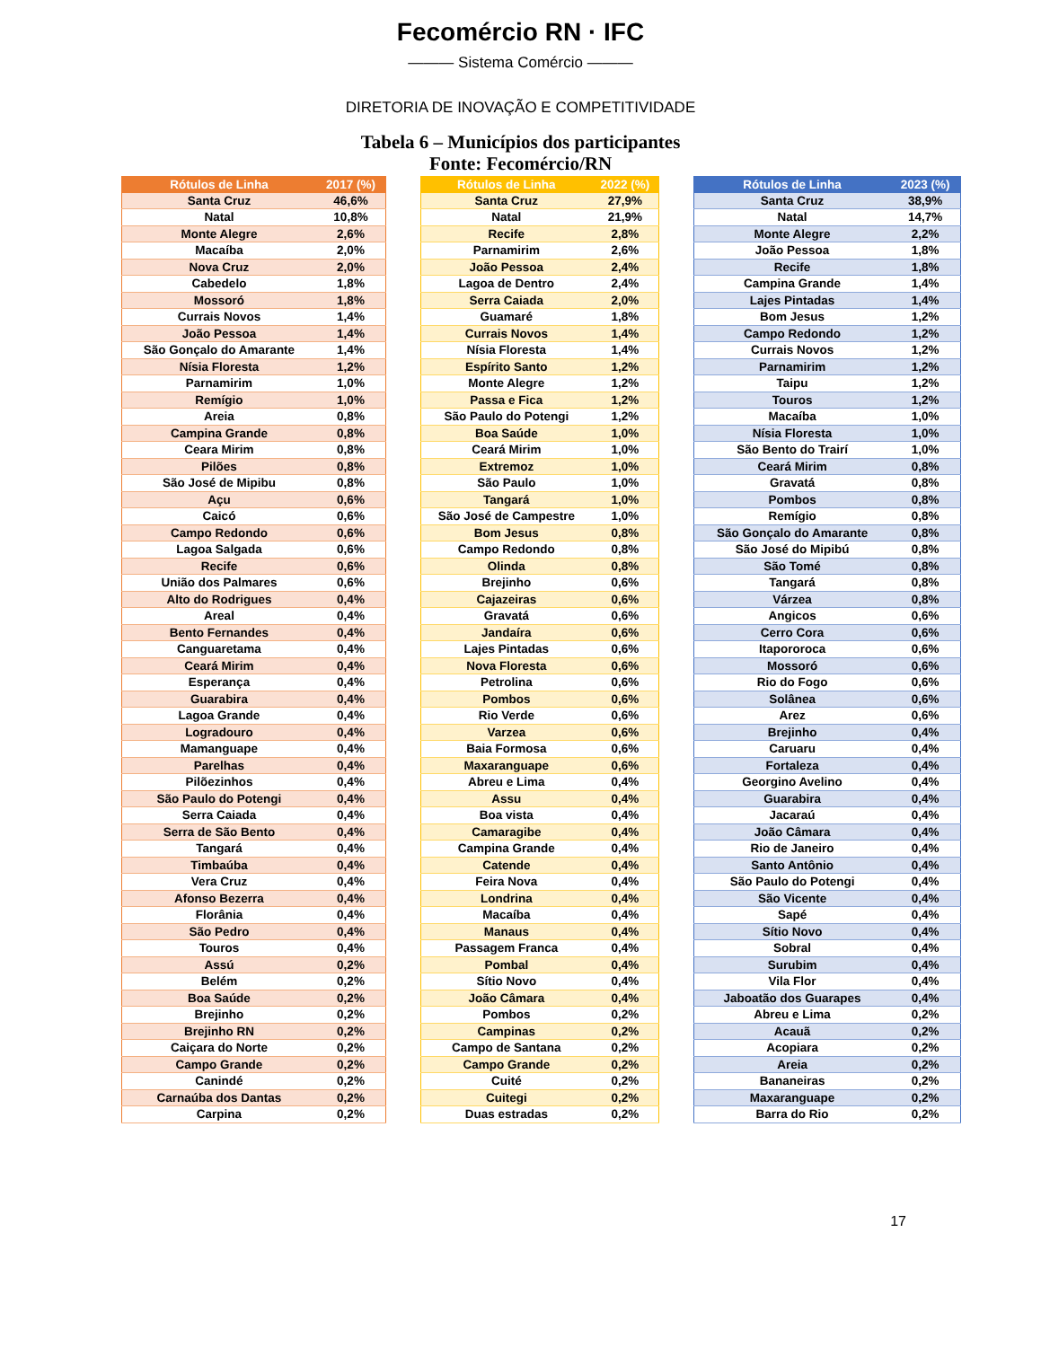Fecomércio RN · IFC
——— Sistema Comércio ———
DIRETORIA DE INOVAÇÃO E COMPETITIVIDADE
Tabela 6 – Municípios dos participantes
Fonte: Fecomércio/RN
| Rótulos de Linha | 2017 (%) |
| --- | --- |
| Santa Cruz | 46,6% |
| Natal | 10,8% |
| Monte Alegre | 2,6% |
| Macaíba | 2,0% |
| Nova Cruz | 2,0% |
| Cabedelo | 1,8% |
| Mossoró | 1,8% |
| Currais Novos | 1,4% |
| João Pessoa | 1,4% |
| São Gonçalo do Amarante | 1,4% |
| Nísia Floresta | 1,2% |
| Parnamirim | 1,0% |
| Remígio | 1,0% |
| Areia | 0,8% |
| Campina Grande | 0,8% |
| Ceara Mirim | 0,8% |
| Pilões | 0,8% |
| São José de Mipibu | 0,8% |
| Açu | 0,6% |
| Caicó | 0,6% |
| Campo Redondo | 0,6% |
| Lagoa Salgada | 0,6% |
| Recife | 0,6% |
| União dos Palmares | 0,6% |
| Alto do Rodrigues | 0,4% |
| Areal | 0,4% |
| Bento Fernandes | 0,4% |
| Canguaretama | 0,4% |
| Ceará Mirim | 0,4% |
| Esperança | 0,4% |
| Guarabira | 0,4% |
| Lagoa Grande | 0,4% |
| Logradouro | 0,4% |
| Mamanguape | 0,4% |
| Parelhas | 0,4% |
| Pilõezinhos | 0,4% |
| São Paulo do Potengi | 0,4% |
| Serra Caiada | 0,4% |
| Serra de São Bento | 0,4% |
| Tangará | 0,4% |
| Timbaúba | 0,4% |
| Vera Cruz | 0,4% |
| Afonso Bezerra | 0,4% |
| Florânia | 0,4% |
| São Pedro | 0,4% |
| Touros | 0,4% |
| Assú | 0,2% |
| Belém | 0,2% |
| Boa Saúde | 0,2% |
| Brejinho | 0,2% |
| Brejinho RN | 0,2% |
| Caiçara do Norte | 0,2% |
| Campo Grande | 0,2% |
| Canindé | 0,2% |
| Carnaúba dos Dantas | 0,2% |
| Carpina | 0,2% |
| Rótulos de Linha | 2022 (%) |
| --- | --- |
| Santa Cruz | 27,9% |
| Natal | 21,9% |
| Recife | 2,8% |
| Parnamirim | 2,6% |
| João Pessoa | 2,4% |
| Lagoa de Dentro | 2,4% |
| Serra Caiada | 2,0% |
| Guamaré | 1,8% |
| Currais Novos | 1,4% |
| Nísia Floresta | 1,4% |
| Espírito Santo | 1,2% |
| Monte Alegre | 1,2% |
| Passa e Fica | 1,2% |
| São Paulo do Potengi | 1,2% |
| Boa Saúde | 1,0% |
| Ceará Mirim | 1,0% |
| Extremoz | 1,0% |
| São Paulo | 1,0% |
| Tangará | 1,0% |
| São José de Campestre | 1,0% |
| Bom Jesus | 0,8% |
| Campo Redondo | 0,8% |
| Olinda | 0,8% |
| Brejinho | 0,6% |
| Cajazeiras | 0,6% |
| Gravatá | 0,6% |
| Jandaíra | 0,6% |
| Lajes Pintadas | 0,6% |
| Nova Floresta | 0,6% |
| Petrolina | 0,6% |
| Pombos | 0,6% |
| Rio Verde | 0,6% |
| Varzea | 0,6% |
| Baia Formosa | 0,6% |
| Maxaranguape | 0,6% |
| Abreu e Lima | 0,4% |
| Assu | 0,4% |
| Boa vista | 0,4% |
| Camaragibe | 0,4% |
| Campina Grande | 0,4% |
| Catende | 0,4% |
| Feira Nova | 0,4% |
| Londrina | 0,4% |
| Macaíba | 0,4% |
| Manaus | 0,4% |
| Passagem Franca | 0,4% |
| Pombal | 0,4% |
| Sítio Novo | 0,4% |
| João Câmara | 0,4% |
| Pombos | 0,2% |
| Campinas | 0,2% |
| Campo de Santana | 0,2% |
| Campo Grande | 0,2% |
| Cuité | 0,2% |
| Cuitegi | 0,2% |
| Duas estradas | 0,2% |
| Rótulos de Linha | 2023 (%) |
| --- | --- |
| Santa Cruz | 38,9% |
| Natal | 14,7% |
| Monte Alegre | 2,2% |
| João Pessoa | 1,8% |
| Recife | 1,8% |
| Campina Grande | 1,4% |
| Lajes Pintadas | 1,4% |
| Bom Jesus | 1,2% |
| Campo Redondo | 1,2% |
| Currais Novos | 1,2% |
| Parnamirim | 1,2% |
| Taipu | 1,2% |
| Touros | 1,2% |
| Macaíba | 1,0% |
| Nísia Floresta | 1,0% |
| São Bento do Trairí | 1,0% |
| Ceará Mirim | 0,8% |
| Gravatá | 0,8% |
| Pombos | 0,8% |
| Remígio | 0,8% |
| São Gonçalo do Amarante | 0,8% |
| São José do Mipibú | 0,8% |
| São Tomé | 0,8% |
| Tangará | 0,8% |
| Várzea | 0,8% |
| Angicos | 0,6% |
| Cerro Cora | 0,6% |
| Itapororoca | 0,6% |
| Mossoró | 0,6% |
| Rio do Fogo | 0,6% |
| Solânea | 0,6% |
| Arez | 0,6% |
| Brejinho | 0,4% |
| Caruaru | 0,4% |
| Fortaleza | 0,4% |
| Georgino Avelino | 0,4% |
| Guarabira | 0,4% |
| Jacaraú | 0,4% |
| João Câmara | 0,4% |
| Rio de Janeiro | 0,4% |
| Santo Antônio | 0,4% |
| São Paulo do Potengi | 0,4% |
| São Vicente | 0,4% |
| Sapé | 0,4% |
| Sítio Novo | 0,4% |
| Sobral | 0,4% |
| Surubim | 0,4% |
| Vila Flor | 0,4% |
| Jaboatão dos Guarapes | 0,4% |
| Abreu e Lima | 0,2% |
| Acauã | 0,2% |
| Acopiara | 0,2% |
| Areia | 0,2% |
| Bananeiras | 0,2% |
| Maxaranguape | 0,2% |
| Barra do Rio | 0,2% |
17